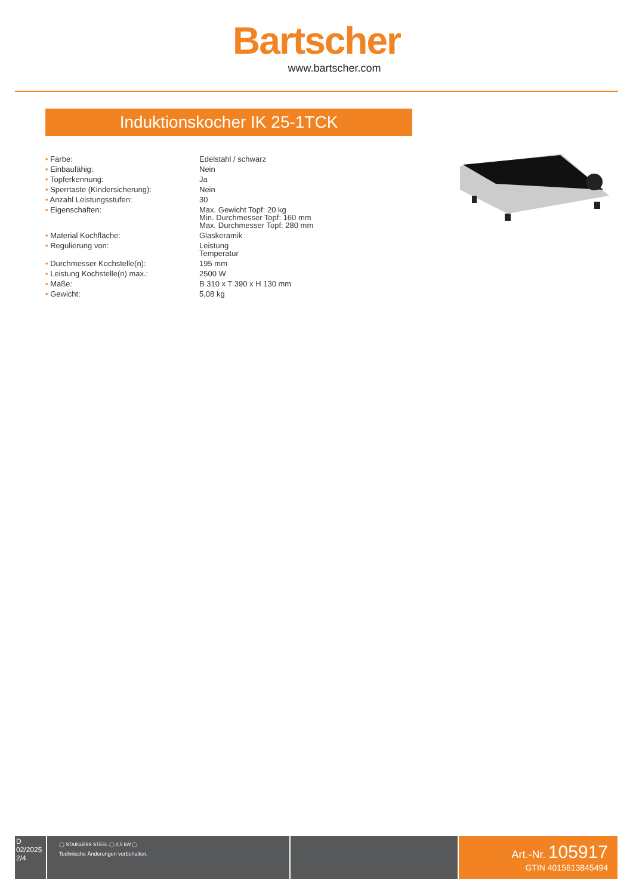Bartscher
www.bartscher.com
Induktionskocher IK 25-1TCK
| • Farbe: | Edelstahl / schwarz |
| • Einbaufähig: | Nein |
| • Topferkennung: | Ja |
| • Sperrtaste (Kindersicherung): | Nein |
| • Anzahl Leistungsstufen: | 30 |
| • Eigenschaften: | Max. Gewicht Topf: 20 kg Min. Durchmesser Topf: 160 mm Max. Durchmesser Topf: 280 mm |
| • Material Kochfläche: | Glaskeramik |
| • Regulierung von: | Leistung Temperatur |
| • Durchmesser Kochstelle(n): | 195 mm |
| • Leistung Kochstelle(n) max.: | 2500 W |
| • Maße: | B 310 x T 390 x H 130 mm |
| • Gewicht: | 5,08 kg |
D
02/2025
2/4
◯ STAINLESS STEEL ◯ 2,5 kW ◯
Technische Änderungen vorbehalten.
Art.-Nr. 105917
GTIN 4015613845494